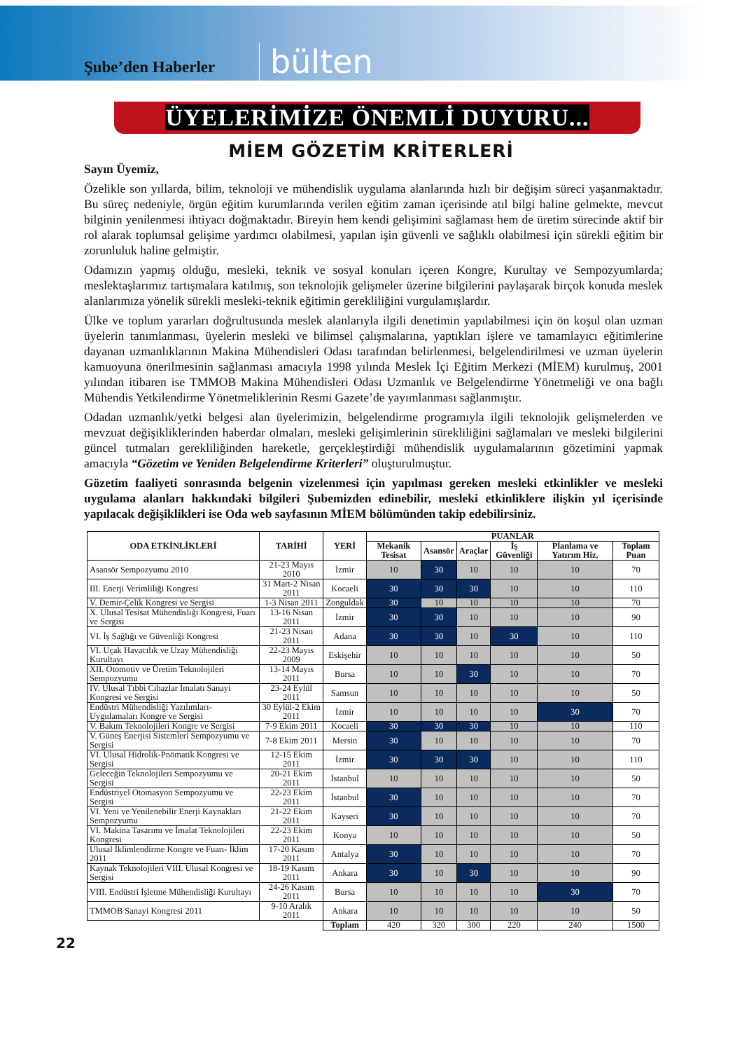Şube’den Haberler
bülten
ÜYELERİMİZE ÖNEMLİ DUYURU...
MİEM GÖZETİM KRİTERLERİ
Sayın Üyemiz,
Özelikle son yıllarda, bilim, teknoloji ve mühendislik uygulama alanlarında hızlı bir değişim süreci yaşanmaktadır. Bu süreç nedeniyle, örgün eğitim kurumlarında verilen eğitim zaman içerisinde atıl bilgi haline gelmekte, mevcut bilginin yenilenmesi ihtiyacı doğmaktadır. Bireyin hem kendi gelişimini sağlaması hem de üretim sürecinde aktif bir rol alarak toplumsal gelişime yardımcı olabilmesi, yapılan işin güvenli ve sağlıklı olabilmesi için sürekli eğitim bir zorunluluk haline gelmiştir.
Odamızın yapmış olduğu, mesleki, teknik ve sosyal konuları içeren Kongre, Kurultay ve Sempozyumlarda; meslektaşlarımız tartışmalara katılmış, son teknolojik gelişmeler üzerine bilgilerini paylaşarak birçok konuda meslek alanlarımıza yönelik sürekli mesleki-teknik eğitimin gerekliliğini vurgulamışlardır.
Ülke ve toplum yararları doğrultusunda meslek alanlarıyla ilgili denetimin yapılabilmesi için ön koşul olan uzman üyelerin tanımlanması, üyelerin mesleki ve bilimsel çalışmalarına, yaptıkları işlere ve tamamlayıcı eğitimlerine dayanan uzmanlıklarının Makina Mühendisleri Odası tarafından belirlenmesi, belgelendirilmesi ve uzman üyelerin kamuoyuna önerilmesinin sağlanması amacıyla 1998 yılında Meslek İçi Eğitim Merkezi (MİEM) kurulmuş, 2001 yılından itibaren ise TMMOB Makina Mühendisleri Odası Uzmanlık ve Belgelendirme Yönetmeliği ve ona bağlı Mühendis Yetkilendirme Yönetmeliklerinin Resmi Gazete’de yayımlanması sağlanmıştır.
Odadan uzmanlık/yetki belgesi alan üyelerimizin, belgelendirme programıyla ilgili teknolojik gelişmelerden ve mevzuat değişikliklerinden haberdar olmaları, mesleki gelişimlerinin sürekliliğini sağlamaları ve mesleki bilgilerini güncel tutmaları gerekliliğinden hareketle, gerçekleştirdiği mühendislik uygulamalarının gözetimini yapmak amacıyla “Gözetim ve Yeniden Belgelendirme Kriterleri” oluşturulmuştur.
Gözetim faaliyeti sonrasında belgenin vizelenmesi için yapılması gereken mesleki etkinlikler ve mesleki uygulama alanları hakkındaki bilgileri Şubemizden edinebilir, mesleki etkinliklere ilişkin yıl içerisinde yapılacak değişiklikleri ise Oda web sayfasının MİEM bölümünden takip edebilirsiniz.
| ODA ETKİNLİKLERİ | TARİHİ | YERİ | PUANLAR | | | | | |
| --- | --- | --- | --- | --- | --- | --- | --- | --- |
| | | | Mekanik Tesisat | Asansör | Araçlar | İş Güvenliği | Planlama ve Yatırım Hiz. | Toplam Puan |
| Asansör Sempozyumu 2010 | 21-23 Mayıs 2010 | İzmir | 10 | 30 | 10 | 10 | 10 | 70 |
| III. Enerji Verimliliği Kongresi | 31 Mart-2 Nisan 2011 | Kocaeli | 30 | 30 | 30 | 10 | 10 | 110 |
| V. Demir-Çelik Kongresi ve Sergisi | 1-3 Nisan 2011 | Zonguldak | 30 | 10 | 10 | 10 | 10 | 70 |
| X. Ulusal Tesisat Mühendisliği Kongresi, Fuarı ve Sergisi | 13-16 Nisan 2011 | İzmir | 30 | 30 | 10 | 10 | 10 | 90 |
| VI. İş Sağlığı ve Güvenliği Kongresi | 21-23 Nisan 2011 | Adana | 30 | 30 | 10 | 30 | 10 | 110 |
| VI. Uçak Havacılık ve Uzay Mühendisliği Kurultayı | 22-23 Mayıs 2009 | Eskişehir | 10 | 10 | 10 | 10 | 10 | 50 |
| XII. Otomotiv ve Üretim Teknolojileri Sempozyumu | 13-14 Mayıs 2011 | Bursa | 10 | 10 | 30 | 10 | 10 | 70 |
| IV. Ulusal Tıbbi Cihazlar İmalatı Sanayi Kongresi ve Sergisi | 23-24 Eylül 2011 | Samsun | 10 | 10 | 10 | 10 | 10 | 50 |
| Endüstri Mühendisliği Yazılımları-Uygulamaları Kongre ve Sergisi | 30 Eylül-2 Ekim 2011 | İzmir | 10 | 10 | 10 | 10 | 30 | 70 |
| V. Bakım Teknolojileri Kongre ve Sergisi | 7-9 Ekim 2011 | Kocaeli | 30 | 30 | 30 | 10 | 10 | 110 |
| V. Güneş Enerjisi Sistemleri Sempozyumu ve Sergisi | 7-8 Ekim 2011 | Mersin | 30 | 10 | 10 | 10 | 10 | 70 |
| VI. Ulusal Hidrolik-Pnömatik Kongresi ve Sergisi | 12-15 Ekim 2011 | İzmir | 30 | 30 | 30 | 10 | 10 | 110 |
| Geleceğin Teknolojileri Sempozyumu ve Sergisi | 20-21 Ekim 2011 | İstanbul | 10 | 10 | 10 | 10 | 10 | 50 |
| Endüstriyel Otomasyon Sempozyumu ve Sergisi | 22-23 Ekim 2011 | İstanbul | 30 | 10 | 10 | 10 | 10 | 70 |
| VI. Yeni ve Yenilenebilir Enerji Kaynakları Sempozyumu | 21-22 Ekim 2011 | Kayseri | 30 | 10 | 10 | 10 | 10 | 70 |
| VI. Makina Tasarımı ve İmalat Teknolojileri Kongresi | 22-23 Ekim 2011 | Konya | 10 | 10 | 10 | 10 | 10 | 50 |
| Ulusal İklimlendirme Kongre ve Fuarı- İklim 2011 | 17-20 Kasım 2011 | Antalya | 30 | 10 | 10 | 10 | 10 | 70 |
| Kaynak Teknolojileri VIII. Ulusal Kongresi ve Sergisi | 18-19 Kasım 2011 | Ankara | 30 | 10 | 30 | 10 | 10 | 90 |
| VIII. Endüstri İşletme Mühendisliği Kurultayı | 24-26 Kasım 2011 | Bursa | 10 | 10 | 10 | 10 | 30 | 70 |
| TMMOB Sanayi Kongresi 2011 | 9-10 Aralık 2011 | Ankara | 10 | 10 | 10 | 10 | 10 | 50 |
| | | Toplam | 420 | 320 | 300 | 220 | 240 | 1500 |
22